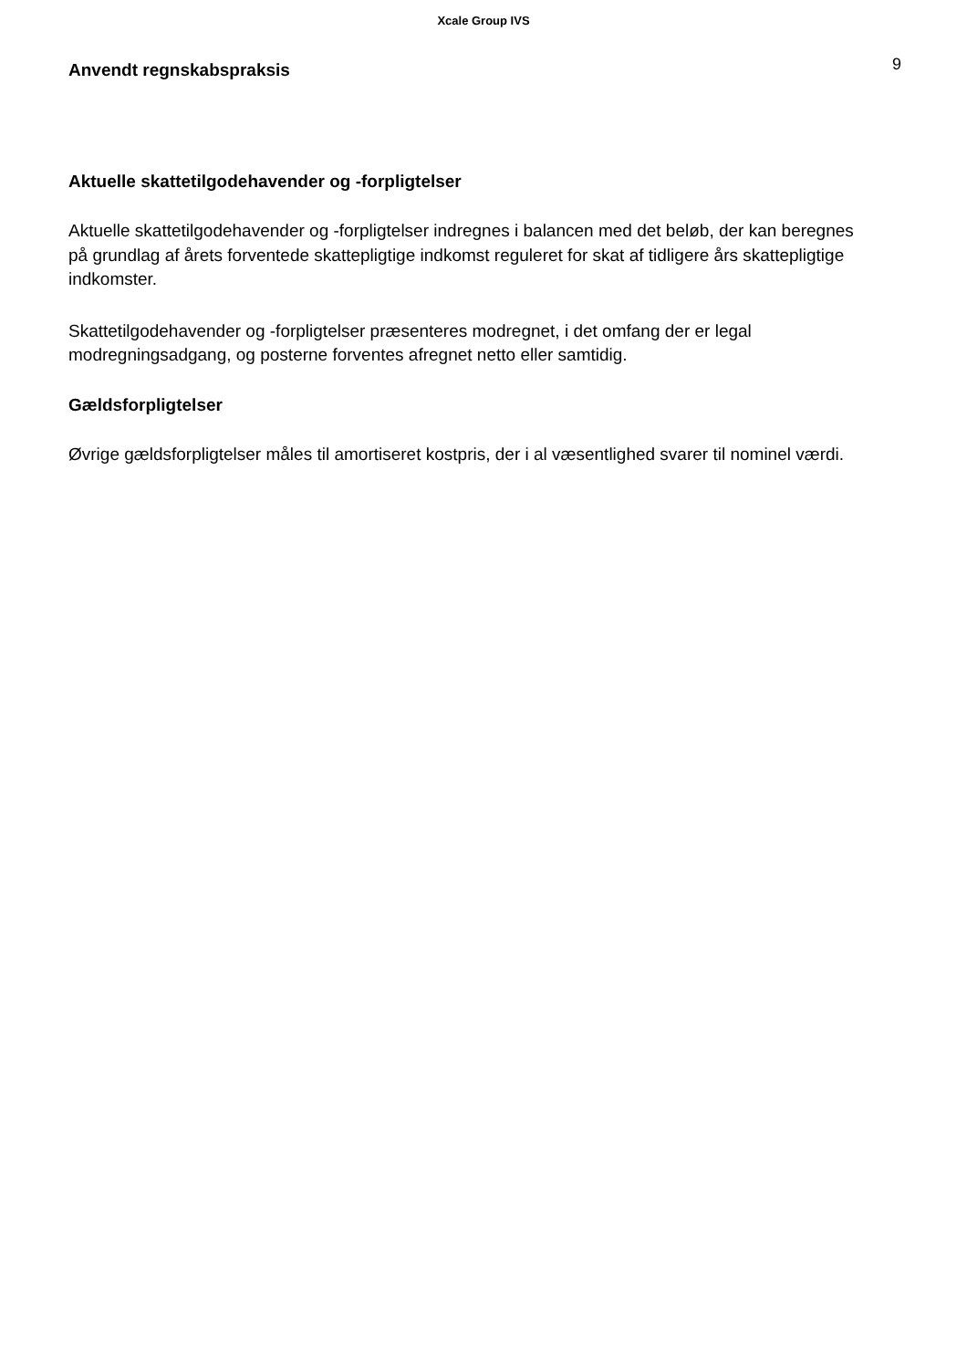Xcale Group IVS
Anvendt regnskabspraksis
9
Aktuelle skattetilgodehavender og -forpligtelser
Aktuelle skattetilgodehavender og -forpligtelser indregnes i balancen med det beløb, der kan beregnes på grundlag af årets forventede skattepligtige indkomst reguleret for skat af tidligere års skattepligtige indkomster.
Skattetilgodehavender og -forpligtelser præsenteres modregnet, i det omfang der er legal modregningsadgang, og posterne forventes afregnet netto eller samtidig.
Gældsforpligtelser
Øvrige gældsforpligtelser måles til amortiseret kostpris, der i al væsentlighed svarer til nominel værdi.